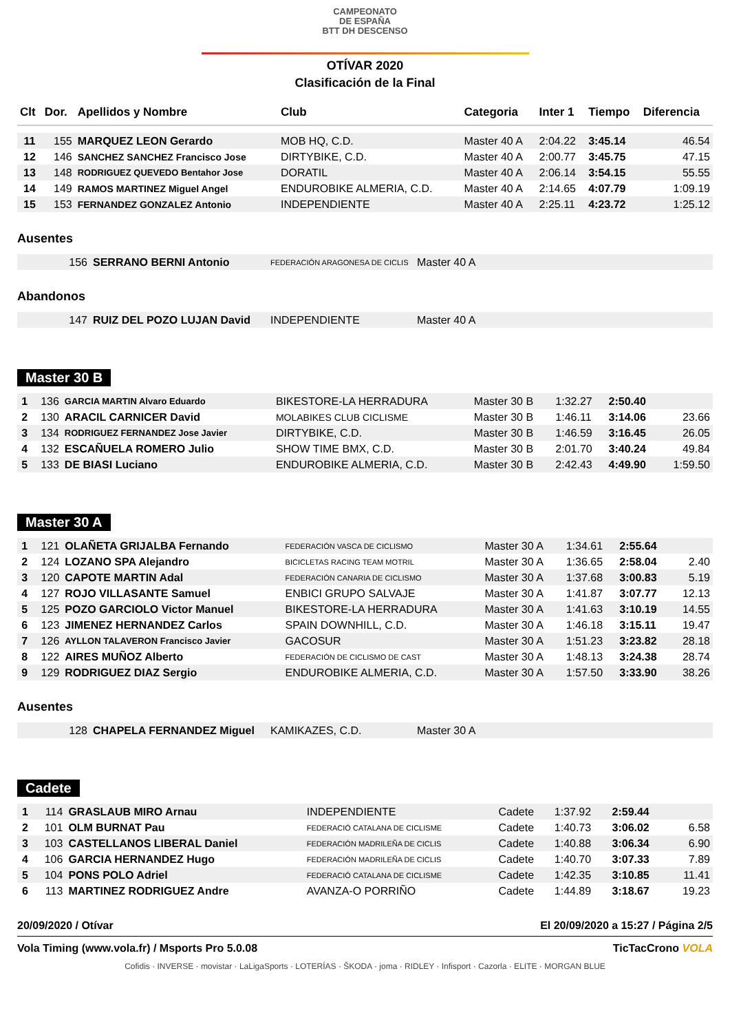CAMPEONATO
DE ESPAÑA
BTT DH DESCENSO
OTÍVAR 2020
Clasificación de la Final
| Clt | Dor. | Apellidos y Nombre | Club | Categoria | Inter 1 | Tiempo | Diferencia |
| --- | --- | --- | --- | --- | --- | --- | --- |
| 11 | 155 | MARQUEZ LEON Gerardo | MOB HQ, C.D. | Master 40 A | 2:04.22 | 3:45.14 | 46.54 |
| 12 | 146 | SANCHEZ SANCHEZ Francisco Jose | DIRTYBIKE, C.D. | Master 40 A | 2:00.77 | 3:45.75 | 47.15 |
| 13 | 148 | RODRIGUEZ QUEVEDO Bentahor Jose | DORATIL | Master 40 A | 2:06.14 | 3:54.15 | 55.55 |
| 14 | 149 | RAMOS MARTINEZ Miguel Angel | ENDUROBIKE ALMERIA, C.D. | Master 40 A | 2:14.65 | 4:07.79 | 1:09.19 |
| 15 | 153 | FERNANDEZ GONZALEZ Antonio | INDEPENDIENTE | Master 40 A | 2:25.11 | 4:23.72 | 1:25.12 |
Ausentes
| | 156 | SERRANO BERNI Antonio | FEDERACIÓN ARAGONESA DE CICLIS | Master 40 A |
Abandonos
| | 147 | RUIZ DEL POZO LUJAN David | INDEPENDIENTE | Master 40 A |
Master 30 B
| 1 | 136 | GARCIA MARTIN Alvaro Eduardo | BIKESTORE-LA HERRADURA | Master 30 B | 1:32.27 | 2:50.40 | |
| 2 | 130 | ARACIL CARNICER David | MOLABIKES CLUB CICLISME | Master 30 B | 1:46.11 | 3:14.06 | 23.66 |
| 3 | 134 | RODRIGUEZ FERNANDEZ Jose Javier | DIRTYBIKE, C.D. | Master 30 B | 1:46.59 | 3:16.45 | 26.05 |
| 4 | 132 | ESCAÑUELA ROMERO Julio | SHOW TIME BMX, C.D. | Master 30 B | 2:01.70 | 3:40.24 | 49.84 |
| 5 | 133 | DE BIASI Luciano | ENDUROBIKE ALMERIA, C.D. | Master 30 B | 2:42.43 | 4:49.90 | 1:59.50 |
Master 30 A
| 1 | 121 | OLAÑETA GRIJALBA Fernando | FEDERACIÓN VASCA DE CICLISMO | Master 30 A | 1:34.61 | 2:55.64 | |
| 2 | 124 | LOZANO SPA Alejandro | BICICLETAS RACING TEAM MOTRIL | Master 30 A | 1:36.65 | 2:58.04 | 2.40 |
| 3 | 120 | CAPOTE MARTIN Adal | FEDERACIÓN CANARIA DE CICLISMO | Master 30 A | 1:37.68 | 3:00.83 | 5.19 |
| 4 | 127 | ROJO VILLASANTE Samuel | ENBICI GRUPO SALVAJE | Master 30 A | 1:41.87 | 3:07.77 | 12.13 |
| 5 | 125 | POZO GARCIOLO Victor Manuel | BIKESTORE-LA HERRADURA | Master 30 A | 1:41.63 | 3:10.19 | 14.55 |
| 6 | 123 | JIMENEZ HERNANDEZ Carlos | SPAIN DOWNHILL, C.D. | Master 30 A | 1:46.18 | 3:15.11 | 19.47 |
| 7 | 126 | AYLLON TALAVERON Francisco Javier | GACOSUR | Master 30 A | 1:51.23 | 3:23.82 | 28.18 |
| 8 | 122 | AIRES MUÑOZ Alberto | FEDERACIÓN DE CICLISMO DE CAST | Master 30 A | 1:48.13 | 3:24.38 | 28.74 |
| 9 | 129 | RODRIGUEZ DIAZ Sergio | ENDUROBIKE ALMERIA, C.D. | Master 30 A | 1:57.50 | 3:33.90 | 38.26 |
Ausentes
| | 128 | CHAPELA FERNANDEZ Miguel | KAMIKAZES, C.D. | Master 30 A |
Cadete
| 1 | 114 | GRASLAUB MIRO Arnau | INDEPENDIENTE | Cadete | 1:37.92 | 2:59.44 | |
| 2 | 101 | OLM BURNAT Pau | FEDERACIÓ CATALANA DE CICLISME | Cadete | 1:40.73 | 3:06.02 | 6.58 |
| 3 | 103 | CASTELLANOS LIBERAL Daniel | FEDERACIÓN MADRILEÑA DE CICLIS | Cadete | 1:40.88 | 3:06.34 | 6.90 |
| 4 | 106 | GARCIA HERNANDEZ Hugo | FEDERACIÓN MADRILEÑA DE CICLIS | Cadete | 1:40.70 | 3:07.33 | 7.89 |
| 5 | 104 | PONS POLO Adriel | FEDERACIÓ CATALANA DE CICLISME | Cadete | 1:42.35 | 3:10.85 | 11.41 |
| 6 | 113 | MARTINEZ RODRIGUEZ Andre | AVANZA-O PORRIÑO | Cadete | 1:44.89 | 3:18.67 | 19.23 |
20/09/2020 / Otívar El 20/09/2020 a 15:27 / Página 2/5
Vola Timing (www.vola.fr) / Msports Pro 5.0.08 TicTacCrono VOLA
Cofidis · INVERSE · movistar · LaLigaSports · LOTERÍAS · ŠKODA · joma · RIDLEY · Infisport · Cazorla · ELITE · MORGAN BLUE